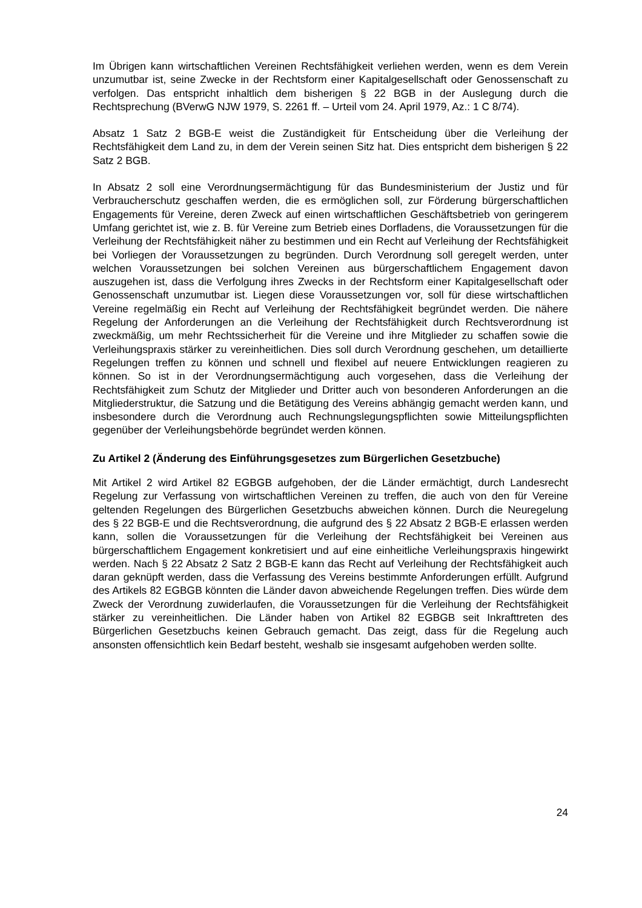Im Übrigen kann wirtschaftlichen Vereinen Rechtsfähigkeit verliehen werden, wenn es dem Verein unzumutbar ist, seine Zwecke in der Rechtsform einer Kapitalgesellschaft oder Genossenschaft zu verfolgen. Das entspricht inhaltlich dem bisherigen § 22 BGB in der Auslegung durch die Rechtsprechung (BVerwG NJW 1979, S. 2261 ff. – Urteil vom 24. April 1979, Az.: 1 C 8/74).
Absatz 1 Satz 2 BGB-E weist die Zuständigkeit für Entscheidung über die Verleihung der Rechtsfähigkeit dem Land zu, in dem der Verein seinen Sitz hat. Dies entspricht dem bisherigen § 22 Satz 2 BGB.
In Absatz 2 soll eine Verordnungsermächtigung für das Bundesministerium der Justiz und für Verbraucherschutz geschaffen werden, die es ermöglichen soll, zur Förderung bürgerschaftlichen Engagements für Vereine, deren Zweck auf einen wirtschaftlichen Geschäftsbetrieb von geringerem Umfang gerichtet ist, wie z. B. für Vereine zum Betrieb eines Dorfladens, die Voraussetzungen für die Verleihung der Rechtsfähigkeit näher zu bestimmen und ein Recht auf Verleihung der Rechtsfähigkeit bei Vorliegen der Voraussetzungen zu begründen. Durch Verordnung soll geregelt werden, unter welchen Voraussetzungen bei solchen Vereinen aus bürgerschaftlichem Engagement davon auszugehen ist, dass die Verfolgung ihres Zwecks in der Rechtsform einer Kapitalgesellschaft oder Genossenschaft unzumutbar ist. Liegen diese Voraussetzungen vor, soll für diese wirtschaftlichen Vereine regelmäßig ein Recht auf Verleihung der Rechtsfähigkeit begründet werden. Die nähere Regelung der Anforderungen an die Verleihung der Rechtsfähigkeit durch Rechtsverordnung ist zweckmäßig, um mehr Rechtssicherheit für die Vereine und ihre Mitglieder zu schaffen sowie die Verleihungspraxis stärker zu vereinheitlichen. Dies soll durch Verordnung geschehen, um detaillierte Regelungen treffen zu können und schnell und flexibel auf neuere Entwicklungen reagieren zu können. So ist in der Verordnungsermächtigung auch vorgesehen, dass die Verleihung der Rechtsfähigkeit zum Schutz der Mitglieder und Dritter auch von besonderen Anforderungen an die Mitgliederstruktur, die Satzung und die Betätigung des Vereins abhängig gemacht werden kann, und insbesondere durch die Verordnung auch Rechnungslegungspflichten sowie Mitteilungspflichten gegenüber der Verleihungsbehörde begründet werden können.
Zu Artikel 2 (Änderung des Einführungsgesetzes zum Bürgerlichen Gesetzbuche)
Mit Artikel 2 wird Artikel 82 EGBGB aufgehoben, der die Länder ermächtigt, durch Landesrecht Regelung zur Verfassung von wirtschaftlichen Vereinen zu treffen, die auch von den für Vereine geltenden Regelungen des Bürgerlichen Gesetzbuchs abweichen können. Durch die Neuregelung des § 22 BGB-E und die Rechtsverordnung, die aufgrund des § 22 Absatz 2 BGB-E erlassen werden kann, sollen die Voraussetzungen für die Verleihung der Rechtsfähigkeit bei Vereinen aus bürgerschaftlichem Engagement konkretisiert und auf eine einheitliche Verleihungspraxis hingewirkt werden. Nach § 22 Absatz 2 Satz 2 BGB-E kann das Recht auf Verleihung der Rechtsfähigkeit auch daran geknüpft werden, dass die Verfassung des Vereins bestimmte Anforderungen erfüllt. Aufgrund des Artikels 82 EGBGB könnten die Länder davon abweichende Regelungen treffen. Dies würde dem Zweck der Verordnung zuwiderlaufen, die Voraussetzungen für die Verleihung der Rechtsfähigkeit stärker zu vereinheitlichen. Die Länder haben von Artikel 82 EGBGB seit Inkrafttreten des Bürgerlichen Gesetzbuchs keinen Gebrauch gemacht. Das zeigt, dass für die Regelung auch ansonsten offensichtlich kein Bedarf besteht, weshalb sie insgesamt aufgehoben werden sollte.
24